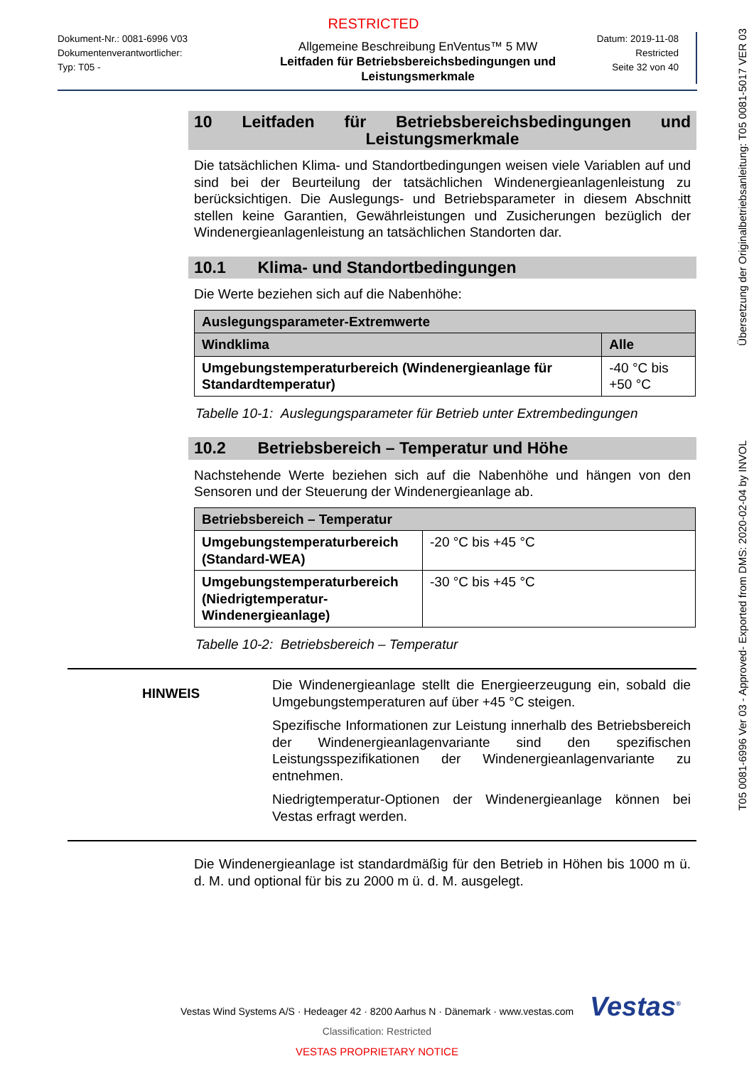RESTRICTED
Dokument-Nr.: 0081-6996 V03
Dokumentenverantwortlicher:
Typ: T05 -
Allgemeine Beschreibung EnVentus™ 5 MW
Leitfaden für Betriebsbereichsbedingungen und Leistungsmerkmale
Datum: 2019-11-08
Restricted
Seite 32 von 40
10 Leitfaden für Betriebsbereichsbedingungen und
Leistungsmerkmale
Die tatsächlichen Klima- und Standortbedingungen weisen viele Variablen auf und sind bei der Beurteilung der tatsächlichen Windenergieanlagenleistung zu berücksichtigen. Die Auslegungs- und Betriebsparameter in diesem Abschnitt stellen keine Garantien, Gewährleistungen und Zusicherungen bezüglich der Windenergieanlagenleistung an tatsächlichen Standorten dar.
10.1 Klima- und Standortbedingungen
Die Werte beziehen sich auf die Nabenhöhe:
| Auslegungsparameter-Extremwerte | |
| --- | --- |
| Windklima | Alle |
| Umgebungstemperaturbereich (Windenergieanlage für Standardtemperatur) | -40 °C bis +50 °C |
Tabelle 10-1: Auslegungsparameter für Betrieb unter Extrembedingungen
10.2 Betriebsbereich – Temperatur und Höhe
Nachstehende Werte beziehen sich auf die Nabenhöhe und hängen von den Sensoren und der Steuerung der Windenergieanlage ab.
| Betriebsbereich – Temperatur | |
| --- | --- |
| Umgebungstemperaturbereich (Standard-WEA) | -20 °C bis +45 °C |
| Umgebungstemperaturbereich (Niedrigtemperatur-Windenergieanlage) | -30 °C bis +45 °C |
Tabelle 10-2: Betriebsbereich – Temperatur
HINWEIS
Die Windenergieanlage stellt die Energieerzeugung ein, sobald die Umgebungstemperaturen auf über +45 °C steigen.
Spezifische Informationen zur Leistung innerhalb des Betriebsbereich der Windenergieanlagenvariante sind den spezifischen Leistungsspezifikationen der Windenergieanlagenvariante zu entnehmen.
Niedrigtemperatur-Optionen der Windenergieanlage können bei Vestas erfragt werden.
Die Windenergieanlage ist standardmäßig für den Betrieb in Höhen bis 1000 m ü. d. M. und optional für bis zu 2000 m ü. d. M. ausgelegt.
T05 0081-6996 Ver 03 - Approved- Exported from DMS: 2020-02-04 by INVOL Übersetzung der Originalbetriebsanleitung: T05 0081-5017 VER 03
Vestas<sup>®</sup>
Vestas Wind Systems A/S · Hedeager 42 · 8200 Aarhus N · Dänemark · www.vestas.com
Classification: Restricted
VESTAS PROPRIETARY NOTICE